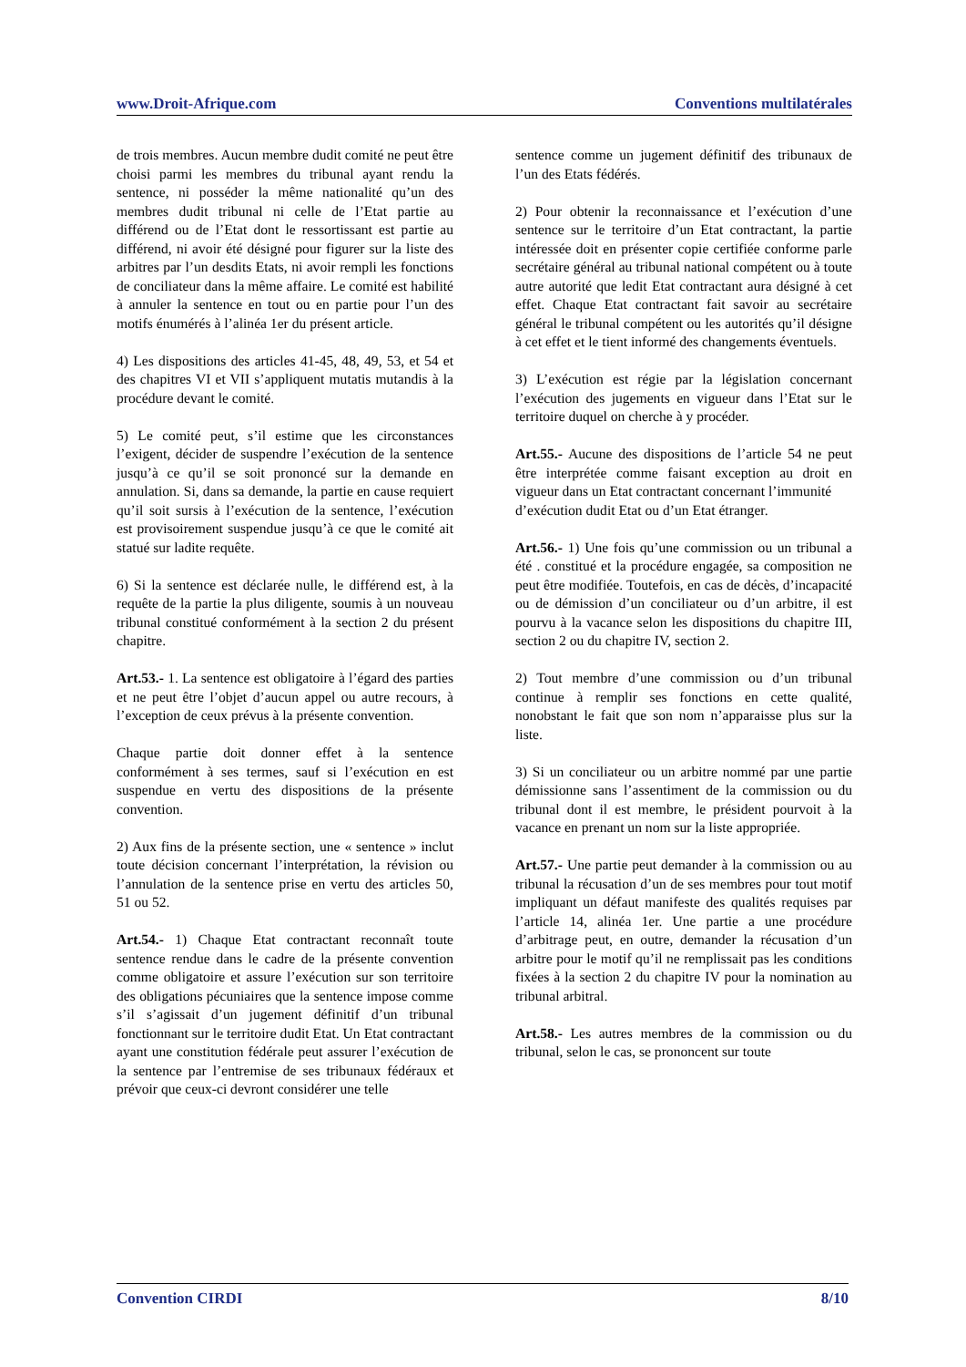www.Droit-Afrique.com Conventions multilatérales
de trois membres. Aucun membre dudit comité ne peut être choisi parmi les membres du tribunal ayant rendu la sentence, ni posséder la même nationalité qu’un des membres dudit tribunal ni celle de l’Etat partie au différend ou de l’Etat dont le ressortissant est partie au différend, ni avoir été désigné pour figurer sur la liste des arbitres par l’un desdits Etats, ni avoir rempli les fonctions de conciliateur dans la même affaire. Le comité est habilité à annuler la sentence en tout ou en partie pour l’un des motifs énumérés à l’alinéa 1er du présent article.
4) Les dispositions des articles 41-45, 48, 49, 53, et 54 et des chapitres VI et VII s’appliquent mutatis mutandis à la procédure devant le comité.
5) Le comité peut, s’il estime que les circonstances l’exigent, décider de suspendre l’exécution de la sentence jusqu’à ce qu’il se soit prononcé sur la demande en annulation. Si, dans sa demande, la partie en cause requiert qu’il soit sursis à l’exécution de la sentence, l’exécution est provisoirement suspendue jusqu’à ce que le comité ait statué sur ladite requête.
6) Si la sentence est déclarée nulle, le différend est, à la requête de la partie la plus diligente, soumis à un nouveau tribunal constitué conformément à la section 2 du présent chapitre.
Art.53.- 1. La sentence est obligatoire à l’égard des parties et ne peut être l’objet d’aucun appel ou autre recours, à l’exception de ceux prévus à la présente convention.
Chaque partie doit donner effet à la sentence conformément à ses termes, sauf si l’exécution en est suspendue en vertu des dispositions de la présente convention.
2) Aux fins de la présente section, une « sentence » inclut toute décision concernant l’interprétation, la révision ou l’annulation de la sentence prise en vertu des articles 50, 51 ou 52.
Art.54.- 1) Chaque Etat contractant reconnaît toute sentence rendue dans le cadre de la présente convention comme obligatoire et assure l’exécution sur son territoire des obligations pécuniaires que la sentence impose comme s’il s’agissait d’un jugement définitif d’un tribunal fonctionnant sur le territoire dudit Etat. Un Etat contractant ayant une constitution fédérale peut assurer l’exécution de la sentence par l’entremise de ses tribunaux fédéraux et prévoir que ceux-ci devront considérer une telle
sentence comme un jugement définitif des tribunaux de l’un des Etats fédérés.
2) Pour obtenir la reconnaissance et l’exécution d’une sentence sur le territoire d’un Etat contractant, la partie intéressée doit en présenter copie certifiée conforme parle secrétaire général au tribunal national compétent ou à toute autre autorité que ledit Etat contractant aura désigné à cet effet. Chaque Etat contractant fait savoir au secrétaire général le tribunal compétent ou les autorités qu’il désigne à cet effet et le tient informé des changements éventuels.
3) L’exécution est régie par la législation concernant l’exécution des jugements en vigueur dans l’Etat sur le territoire duquel on cherche à y procéder.
Art.55.- Aucune des dispositions de l’article 54 ne peut être interprétée comme faisant exception au droit en vigueur dans un Etat contractant concernant l’immunité
d’exécution dudit Etat ou d’un Etat étranger.
Art.56.- 1) Une fois qu’une commission ou un tribunal a été . constitué et la procédure engagée, sa composition ne peut être modifiée. Toutefois, en cas de décès, d’incapacité ou de démission d’un conciliateur ou d’un arbitre, il est pourvu à la vacance selon les dispositions du chapitre III, section 2 ou du chapitre IV, section 2.
2) Tout membre d’une commission ou d’un tribunal continue à remplir ses fonctions en cette qualité, nonobstant le fait que son nom n’apparaisse plus sur la liste.
3) Si un conciliateur ou un arbitre nommé par une partie démissionne sans l’assentiment de la commission ou du tribunal dont il est membre, le président pourvoit à la vacance en prenant un nom sur la liste appropriée.
Art.57.- Une partie peut demander à la commission ou au tribunal la récusation d’un de ses membres pour tout motif impliquant un défaut manifeste des qualités requises par l’article 14, alinéa 1er. Une partie a une procédure d’arbitrage peut, en outre, demander la récusation d’un arbitre pour le motif qu’il ne remplissait pas les conditions fixées à la section 2 du chapitre IV pour la nomination au tribunal arbitral.
Art.58.- Les autres membres de la commission ou du tribunal, selon le cas, se prononcent sur toute
Convention CIRDI 8/10